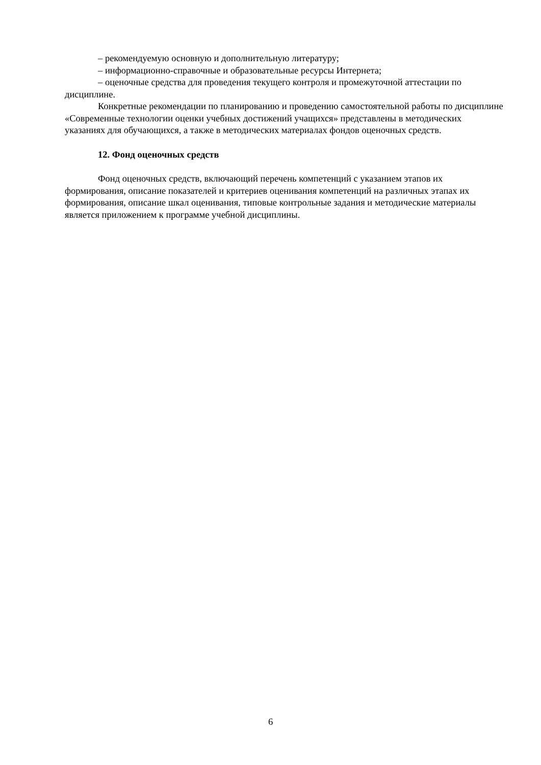– рекомендуемую основную и дополнительную литературу;
– информационно-справочные и образовательные ресурсы Интернета;
– оценочные средства для проведения текущего контроля и промежуточной аттестации по дисциплине.
Конкретные рекомендации по планированию и проведению самостоятельной работы по дисциплине «Современные технологии оценки учебных достижений учащихся» представлены в методических указаниях для обучающихся, а также в методических материалах фондов оценочных средств.
12. Фонд оценочных средств
Фонд оценочных средств, включающий перечень компетенций с указанием этапов их формирования, описание показателей и критериев оценивания компетенций на различных этапах их формирования, описание шкал оценивания, типовые контрольные задания и методические материалы является приложением к программе учебной дисциплины.
6